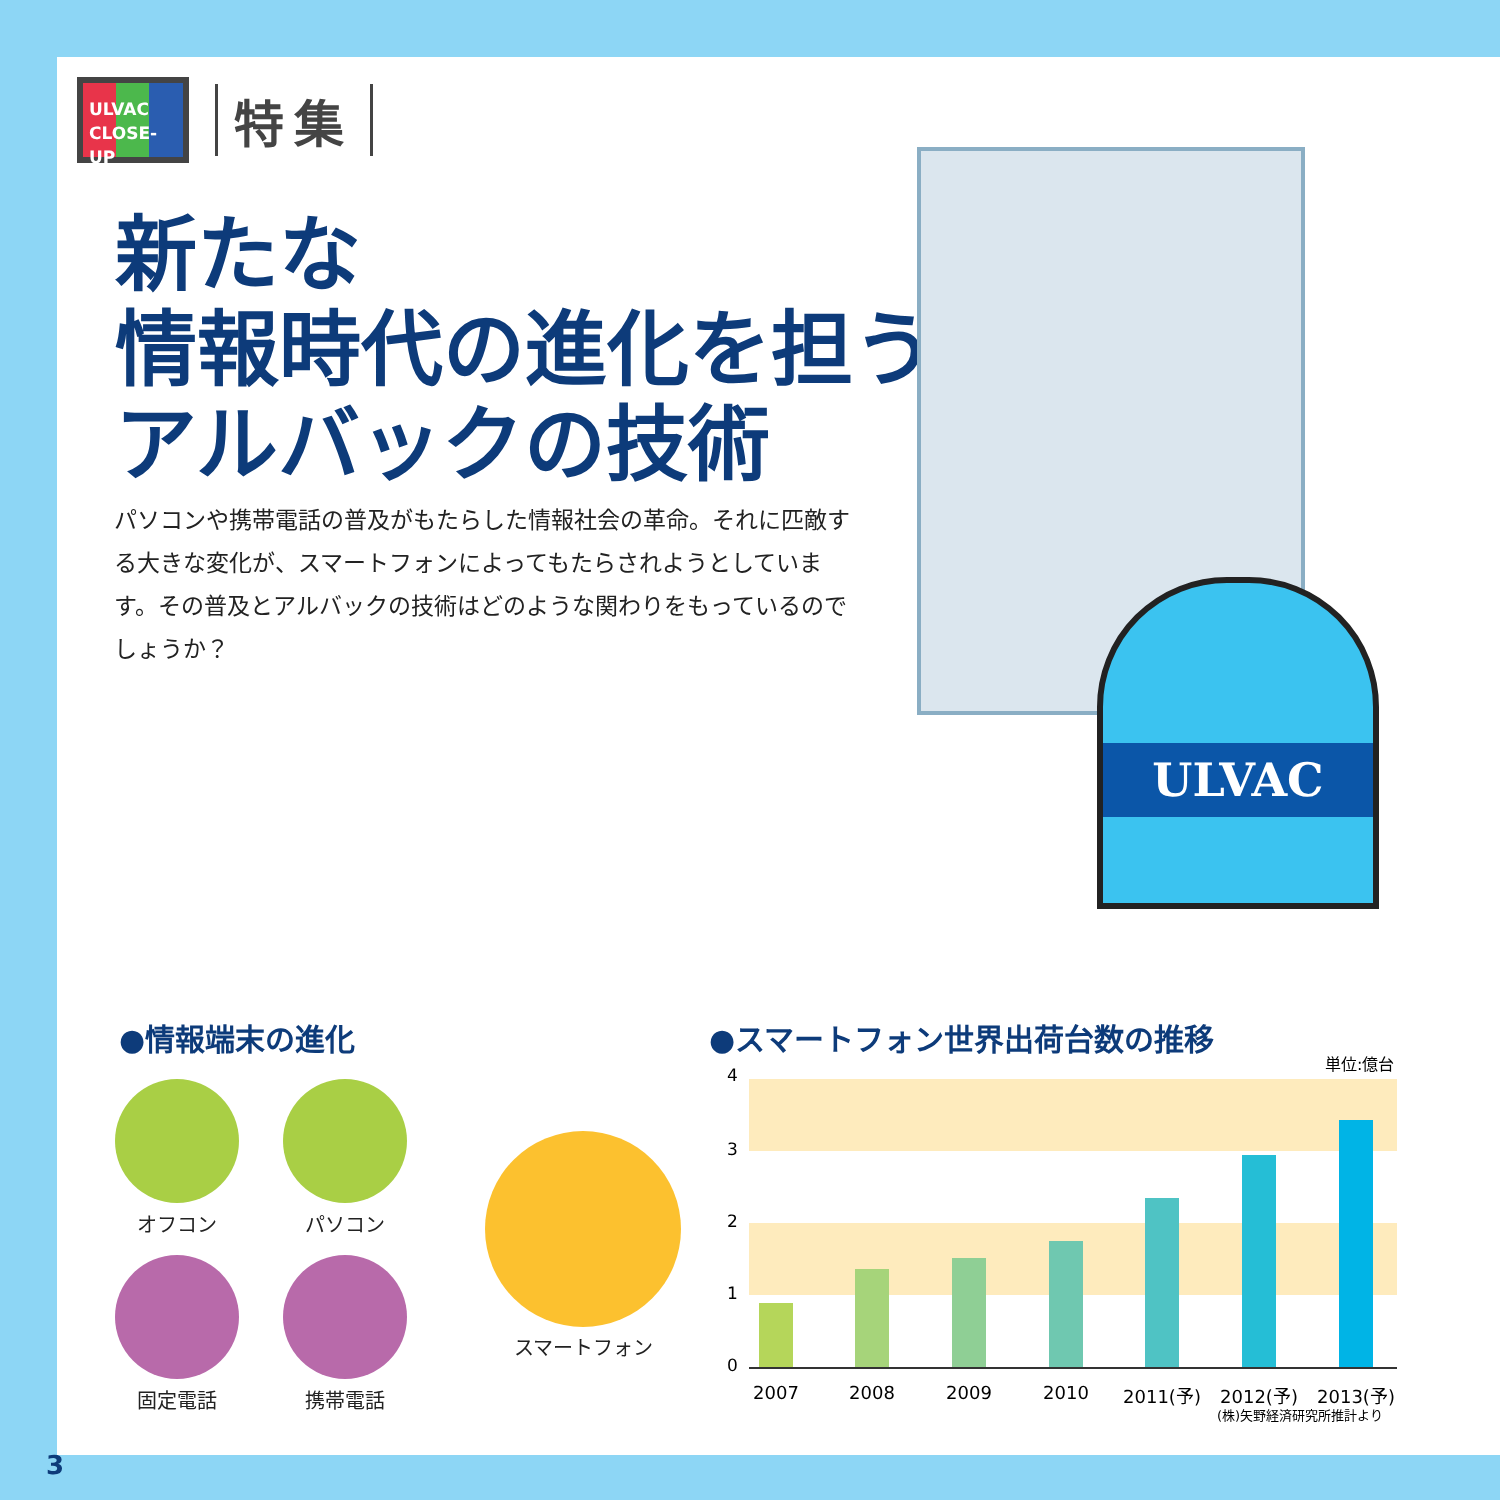ULVAC
CLOSE-UP
特集
新たな
情報時代の進化を担う
アルバックの技術
パソコンや携帯電話の普及がもたらした情報社会の革命。それに匹敵する大きな変化が、スマートフォンによってもたらされようとしています。その普及とアルバックの技術はどのような関わりをもっているのでしょうか？
ULVAC
●情報端末の進化
オフコン パソコン
スマートフォン
固定電話 携帯電話
●スマートフォン世界出荷台数の推移
単位:億台
4
3
2
1
0
2007 2008 2009 2010 2011(予) 2012(予) 2013(予)
(株)矢野経済研究所推計より
3